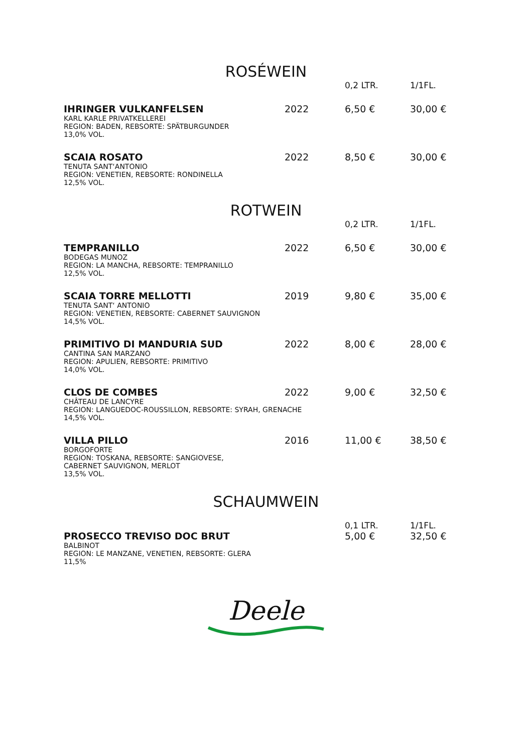ROSÉWEIN
| | | 0,2 LTR. | 1/1FL. |
| IHRINGER VULKANFELSEN | 2022 | 6,50 € | 30,00 € |
| KARL KARLE PRIVATKELLEREI REGION: BADEN, REBSORTE: SPÄTBURGUNDER 13,0% VOL. | | | |
| SCAIA ROSATO | 2022 | 8,50 € | 30,00 € |
| TENUTA SANT‘ANTONIO REGION: VENETIEN, REBSORTE: RONDINELLA 12,5% VOL. | | | |
ROTWEIN
| | | 0,2 LTR. | 1/1FL. |
| TEMPRANILLO | 2022 | 6,50 € | 30,00 € |
| BODEGAS MUNOZ REGION: LA MANCHA, REBSORTE: TEMPRANILLO 12,5% VOL. | | | |
| SCAIA TORRE MELLOTTI | 2019 | 9,80 € | 35,00 € |
| TENUTA SANT‘ ANTONIO REGION: VENETIEN, REBSORTE: CABERNET SAUVIGNON 14,5% VOL. | | | |
| PRIMITIVO DI MANDURIA SUD | 2022 | 8,00 € | 28,00 € |
| CANTINA SAN MARZANO REGION: APULIEN, REBSORTE: PRIMITIVO 14,0% VOL. | | | |
| CLOS DE COMBES | 2022 | 9,00 € | 32,50 € |
| CHÂTEAU DE LANCYRE REGION: LANGUEDOC-ROUSSILLON, REBSORTE: SYRAH, GRENACHE 14,5% VOL. | | | |
| VILLA PILLO | 2016 | 11,00 € | 38,50 € |
| BORGOFORTE REGION: TOSKANA, REBSORTE: SANGIOVESE, CABERNET SAUVIGNON, MERLOT 13,5% VOL. | | | |
SCHAUMWEIN
| | | 0,1 LTR. | 1/1FL. |
| PROSECCO TREVISO DOC BRUT | | 5,00 € | 32,50 € |
| BALBINOT REGION: LE MANZANE, VENETIEN, REBSORTE: GLERA 11,5% | | | |
Deele